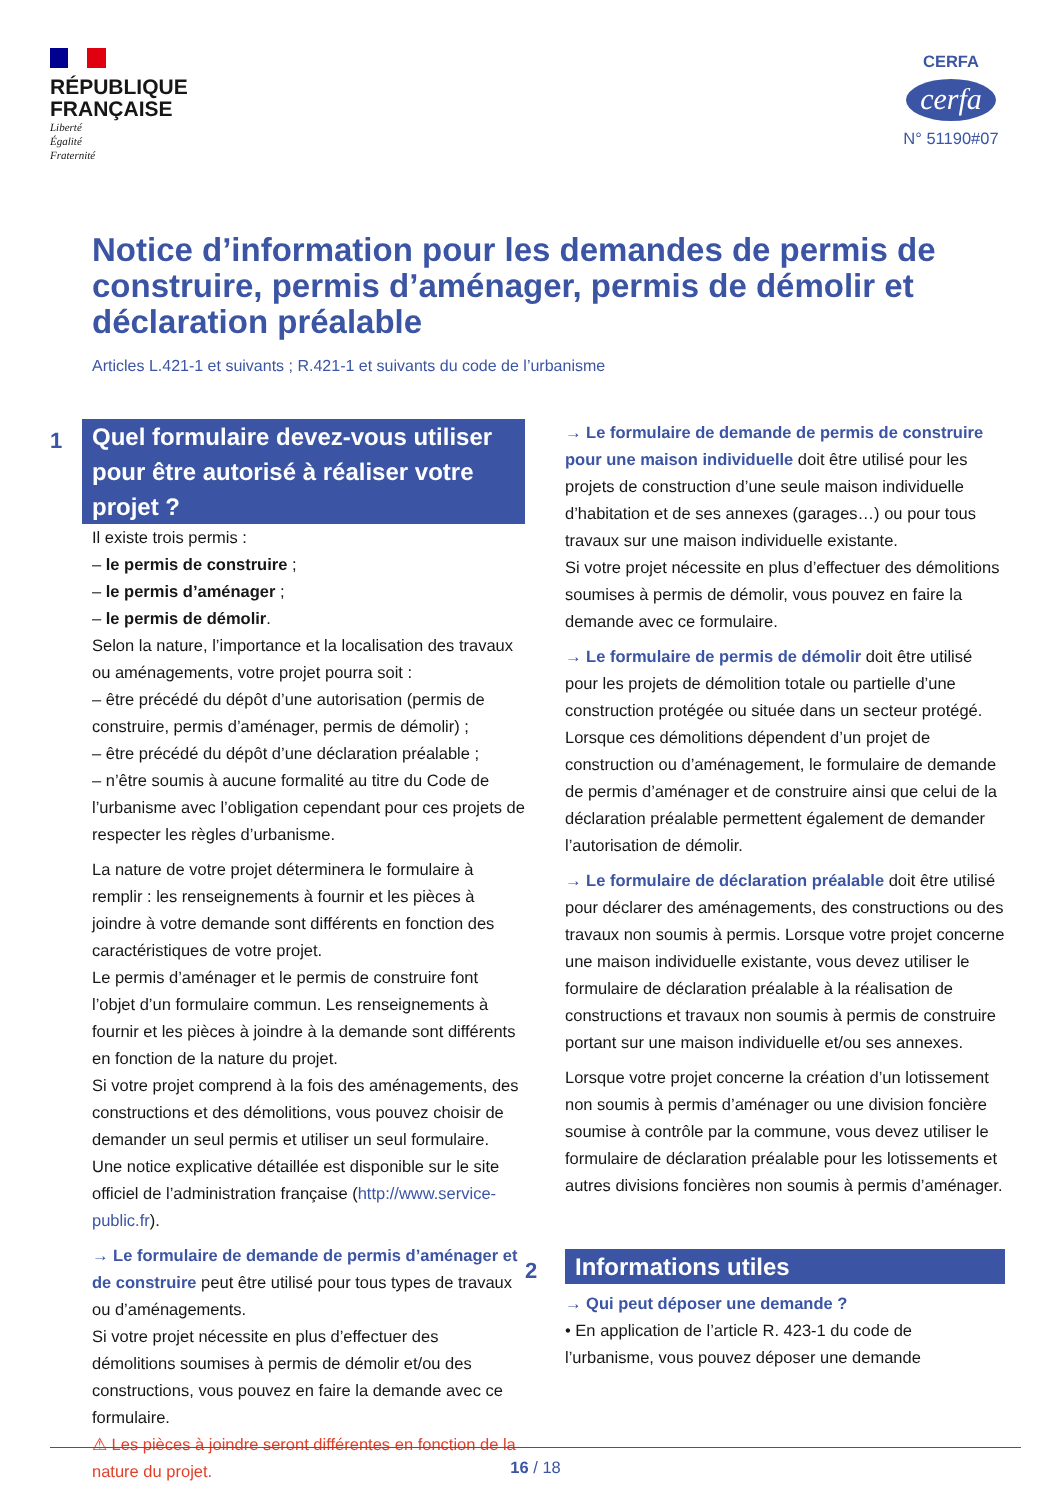RÉPUBLIQUE
FRANÇAISE
Liberté
Égalité
Fraternité
CERFA
cerfa
N° 51190#07
Notice d’information pour les demandes de permis de construire, permis d’aménager, permis de démolir et déclaration préalable
Articles L.421-1 et suivants ; R.421-1 et suivants du code de l’urbanisme
1
Quel formulaire devez-vous utiliser pour être autorisé à réaliser votre projet ?
Il existe trois permis :
– le permis de construire ;
– le permis d’aménager ;
– le permis de démolir.
Selon la nature, l’importance et la localisation des travaux ou aménagements, votre projet pourra soit :
– être précédé du dépôt d’une autorisation (permis de construire, permis d’aménager, permis de démolir) ;
– être précédé du dépôt d’une déclaration préalable ;
– n’être soumis à aucune formalité au titre du Code de l’urbanisme avec l’obligation cependant pour ces projets de respecter les règles d’urbanisme.
La nature de votre projet déterminera le formulaire à remplir : les renseignements à fournir et les pièces à joindre à votre demande sont différents en fonction des caractéristiques de votre projet.
Le permis d’aménager et le permis de construire font l’objet d’un formulaire commun. Les renseignements à fournir et les pièces à joindre à la demande sont différents en fonction de la nature du projet.
Si votre projet comprend à la fois des aménagements, des constructions et des démolitions, vous pouvez choisir de demander un seul permis et utiliser un seul formulaire.
Une notice explicative détaillée est disponible sur le site officiel de l’administration française (http://www.service-public.fr).
→ Le formulaire de demande de permis d’aménager et de construire peut être utilisé pour tous types de travaux ou d’aménagements.
Si votre projet nécessite en plus d’effectuer des démolitions soumises à permis de démolir et/ou des constructions, vous pouvez en faire la demande avec ce formulaire.
⚠ Les pièces à joindre seront différentes en fonction de la nature du projet.
→ Le formulaire de demande de permis de construire pour une maison individuelle doit être utilisé pour les projets de construction d’une seule maison individuelle d’habitation et de ses annexes (garages…) ou pour tous travaux sur une maison individuelle existante.
Si votre projet nécessite en plus d’effectuer des démolitions soumises à permis de démolir, vous pouvez en faire la demande avec ce formulaire.
→ Le formulaire de permis de démolir doit être utilisé pour les projets de démolition totale ou partielle d’une construction protégée ou située dans un secteur protégé. Lorsque ces démolitions dépendent d’un projet de construction ou d’aménagement, le formulaire de demande de permis d’aménager et de construire ainsi que celui de la déclaration préalable permettent également de demander l’autorisation de démolir.
→ Le formulaire de déclaration préalable doit être utilisé pour déclarer des aménagements, des constructions ou des travaux non soumis à permis. Lorsque votre projet concerne une maison individuelle existante, vous devez utiliser le formulaire de déclaration préalable à la réalisation de constructions et travaux non soumis à permis de construire portant sur une maison individuelle et/ou ses annexes.
Lorsque votre projet concerne la création d’un lotissement non soumis à permis d’aménager ou une division foncière soumise à contrôle par la commune, vous devez utiliser le formulaire de déclaration préalable pour les lotissements et autres divisions foncières non soumis à permis d’aménager.
2
Informations utiles
→ Qui peut déposer une demande ?
• En application de l’article R. 423-1 du code de l’urbanisme, vous pouvez déposer une demande
16 / 18